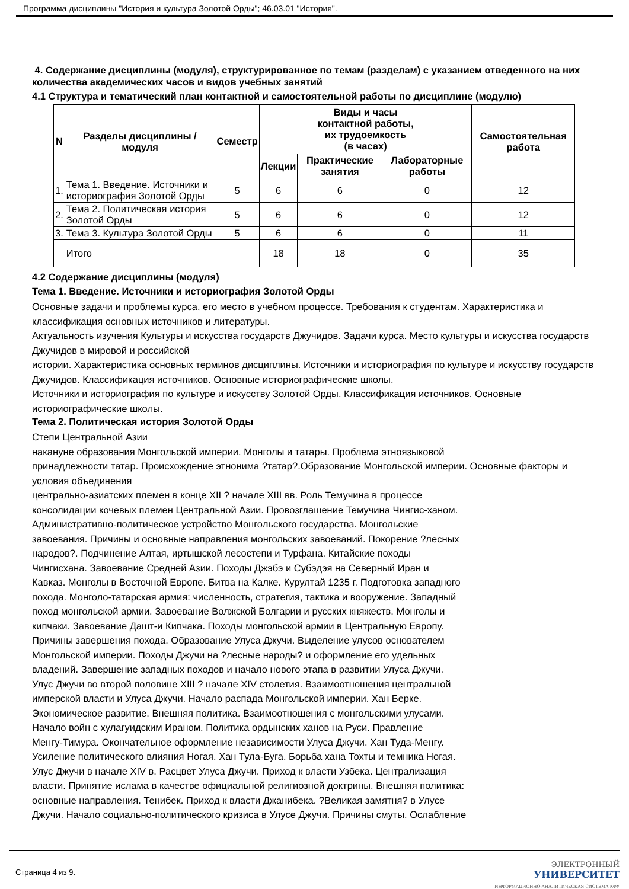Программа дисциплины "История и культура Золотой Орды"; 46.03.01 "История".
4. Содержание дисциплины (модуля), структурированное по темам (разделам) с указанием отведенного на них количества академических часов и видов учебных занятий
4.1 Структура и тематический план контактной и самостоятельной работы по дисциплине (модулю)
| N | Разделы дисциплины / модуля | Семестр | Виды и часы контактной работы, их трудоемкость (в часах) | | | Самостоятельная работа |
| --- | --- | --- | --- | --- | --- | --- |
| | | | Лекции | Практические занятия | Лабораторные работы | |
| 1. | Тема 1. Введение. Источники и историография Золотой Орды | 5 | 6 | 6 | 0 | 12 |
| 2. | Тема 2. Политическая история Золотой Орды | 5 | 6 | 6 | 0 | 12 |
| 3. | Тема 3. Культура Золотой Орды | 5 | 6 | 6 | 0 | 11 |
| | Итого | | 18 | 18 | 0 | 35 |
4.2 Содержание дисциплины (модуля)
Тема 1. Введение. Источники и историография Золотой Орды
Основные задачи и проблемы курса, его место в учебном процессе. Требования к студентам. Характеристика и классификация основных источников и литературы.
Актуальность изучения Культуры и искусства государств Джучидов. Задачи курса. Место культуры и искусства государств Джучидов в мировой и российской
истории. Характеристика основных терминов дисциплины. Источники и историография по культуре и искусству государств Джучидов. Классификация источников. Основные историографические школы.
Источники и историография по культуре и искусству Золотой Орды. Классификация источников. Основные историографические школы.
Тема 2. Политическая история Золотой Орды
Степи Центральной Азии
накануне образования Монгольской империи. Монголы и татары. Проблема этноязыковой
принадлежности татар. Происхождение этнонима ?татар?.Образование Монгольской империи. Основные факторы и условия объединения
центрально-азиатских племен в конце XII ? начале XIII вв. Роль Темучина в процессе
консолидации кочевых племен Центральной Азии. Провозглашение Темучина Чингис-ханом.
Административно-политическое устройство Монгольского государства. Монгольские
завоевания. Причины и основные направления монгольских завоеваний. Покорение ?лесных
народов?. Подчинение Алтая, иртышской лесостепи и Турфана. Китайские походы
Чингисхана. Завоевание Средней Азии. Походы Джэбэ и Субэдэя на Северный Иран и
Кавказ. Монголы в Восточной Европе. Битва на Калке. Курултай 1235 г. Подготовка западного
похода. Монголо-татарская армия: численность, стратегия, тактика и вооружение. Западный
поход монгольской армии. Завоевание Волжской Болгарии и русских княжеств. Монголы и
кипчаки. Завоевание Дашт-и Кипчака. Походы монгольской армии в Центральную Европу.
Причины завершения похода. Образование Улуса Джучи. Выделение улусов основателем
Монгольской империи. Походы Джучи на ?лесные народы? и оформление его удельных
владений. Завершение западных походов и начало нового этапа в развитии Улуса Джучи.
Улус Джучи во второй половине XIII ? начале XIV столетия. Взаимоотношения центральной
имперской власти и Улуса Джучи. Начало распада Монгольской империи. Хан Берке.
Экономическое развитие. Внешняя политика. Взаимоотношения с монгольскими улусами.
Начало войн с хулагуидским Ираном. Политика ордынских ханов на Руси. Правление
Менгу-Тимура. Окончательное оформление независимости Улуса Джучи. Хан Туда-Менгу.
Усиление политического влияния Ногая. Хан Тула-Буга. Борьба хана Тохты и темника Ногая.
Улус Джучи в начале XIV в. Расцвет Улуса Джучи. Приход к власти Узбека. Централизация
власти. Принятие ислама в качестве официальной религиозной доктрины. Внешняя политика:
основные направления. Тенибек. Приход к власти Джанибека. ?Великая замятня? в Улусе
Джучи. Начало социально-политического кризиса в Улусе Джучи. Причины смуты. Ослабление
Страница 4 из 9.
ЭЛЕКТРОННЫЙ
УНИВЕРСИТЕТ
ИНФОРМАЦИОННО-АНАЛИТИЧЕСКАЯ СИСТЕМА КФУ